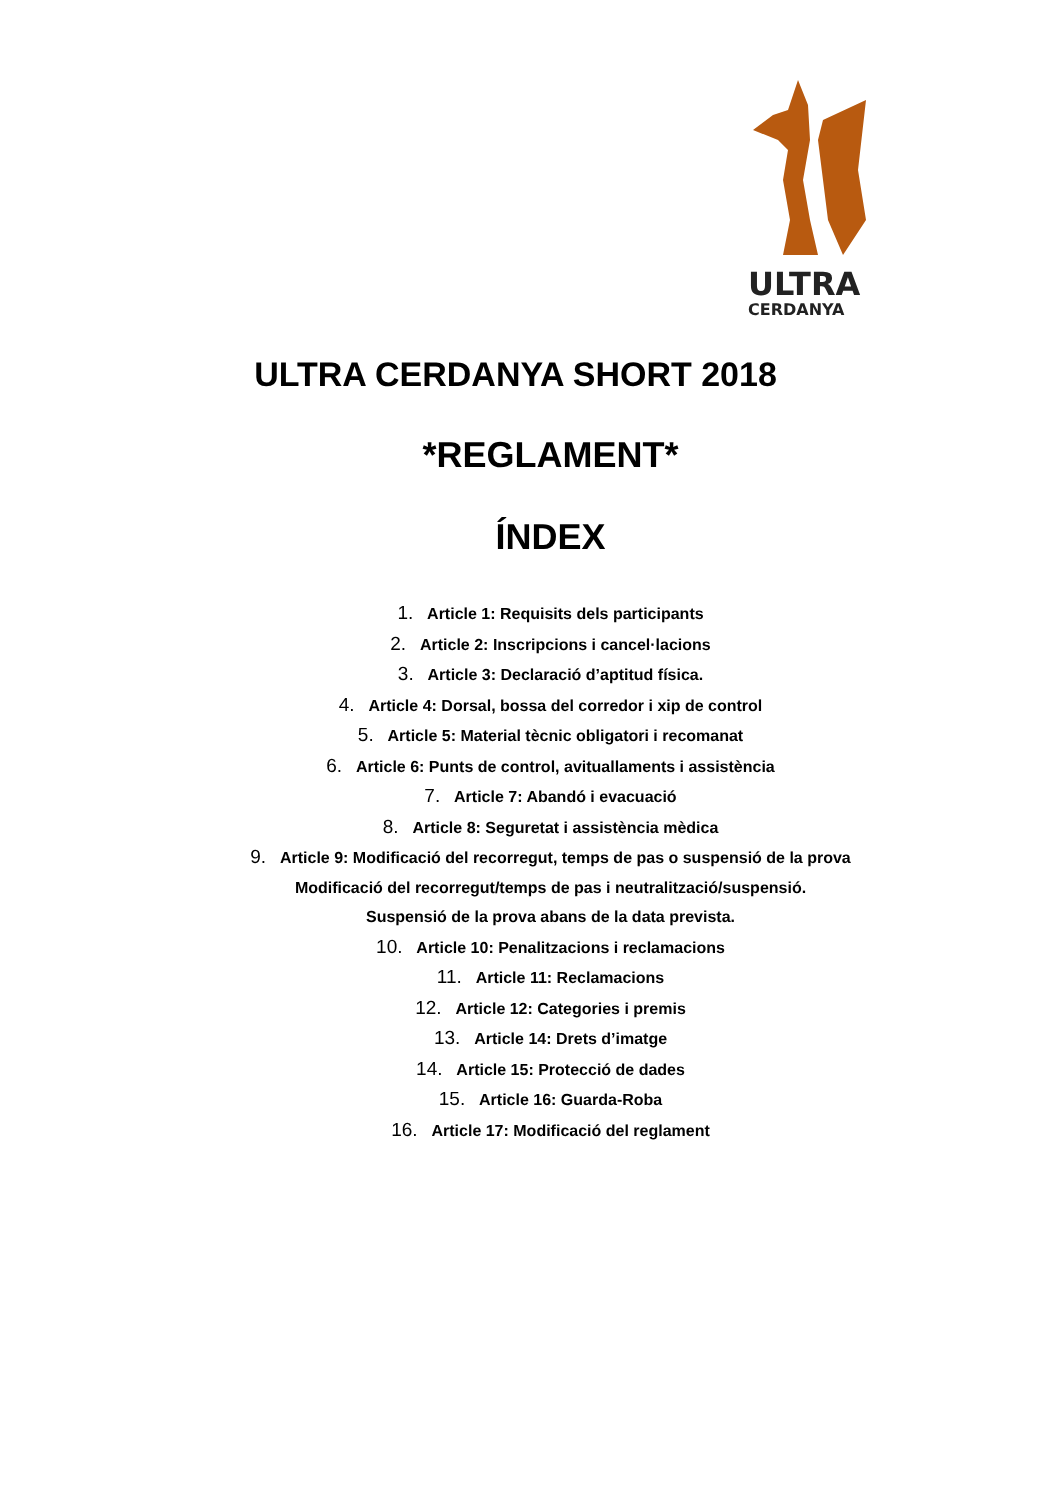ULTRA
CERDANYA
ULTRA CERDANYA SHORT 2018
*REGLAMENT*
ÍNDEX
1. Article 1: Requisits dels participants
2. Article 2: Inscripcions i cancel·lacions
3. Article 3: Declaració d’aptitud física.
4. Article 4: Dorsal, bossa del corredor i xip de control
5. Article 5: Material tècnic obligatori i recomanat
6. Article 6: Punts de control, avituallaments i assistència
7. Article 7: Abandó i evacuació
8. Article 8: Seguretat i assistència mèdica
9. Article 9: Modificació del recorregut, temps de pas o suspensió de la prova
Modificació del recorregut/temps de pas i neutralització/suspensió.
Suspensió de la prova abans de la data prevista.
10. Article 10: Penalitzacions i reclamacions
11. Article 11: Reclamacions
12. Article 12: Categories i premis
13. Article 14: Drets d’imatge
14. Article 15: Protecció de dades
15. Article 16: Guarda-Roba
16. Article 17: Modificació del reglament